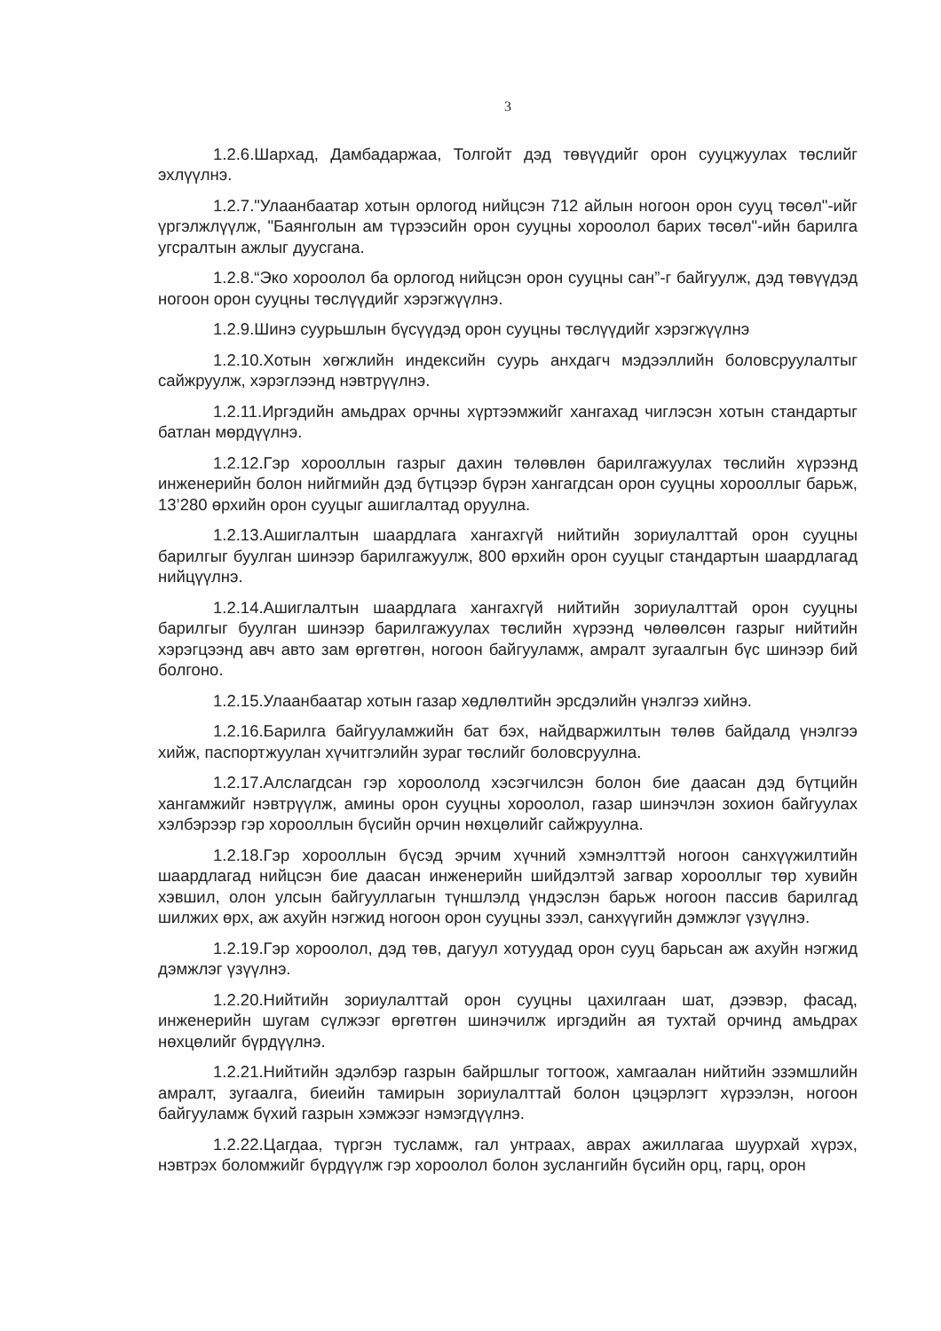3
1.2.6.Шархад, Дамбадаржаа, Толгойт дэд төвүүдийг орон сууцжуулах төслийг эхлүүлнэ.
1.2.7."Улаанбаатар хотын орлогод нийцсэн 712 айлын ногоон орон сууц төсөл"-ийг үргэлжлүүлж, "Баянголын ам түрээсийн орон сууцны хороолол барих төсөл"-ийн барилга угсралтын ажлыг дуусгана.
1.2.8.“Эко хороолол ба орлогод нийцсэн орон сууцны сан”-г байгуулж, дэд төвүүдэд ногоон орон сууцны төслүүдийг хэрэгжүүлнэ.
1.2.9.Шинэ суурьшлын бүсүүдэд орон сууцны төслүүдийг хэрэгжүүлнэ
1.2.10.Хотын хөгжлийн индексийн суурь анхдагч мэдээллийн боловсруулалтыг сайжруулж, хэрэглээнд нэвтрүүлнэ.
1.2.11.Иргэдийн амьдрах орчны хүртээмжийг хангахад чиглэсэн хотын стандартыг батлан мөрдүүлнэ.
1.2.12.Гэр хорооллын газрыг дахин төлөвлөн барилгажуулах төслийн хүрээнд инженерийн болон нийгмийн дэд бүтцээр бүрэн хангагдсан орон сууцны хорооллыг барьж, 13’280 өрхийн орон сууцыг ашиглалтад оруулна.
1.2.13.Ашиглалтын шаардлага хангахгүй нийтийн зориулалттай орон сууцны барилгыг буулган шинээр барилгажуулж, 800 өрхийн орон сууцыг стандартын шаардлагад нийцүүлнэ.
1.2.14.Ашиглалтын шаардлага хангахгүй нийтийн зориулалттай орон сууцны барилгыг буулган шинээр барилгажуулах төслийн хүрээнд чөлөөлсөн газрыг нийтийн хэрэгцээнд авч авто зам өргөтгөн, ногоон байгууламж, амралт зугаалгын бүс шинээр бий болгоно.
1.2.15.Улаанбаатар хотын газар хөдлөлтийн эрсдэлийн үнэлгээ хийнэ.
1.2.16.Барилга байгууламжийн бат бэх, найдваржилтын төлөв байдалд үнэлгээ хийж, паспортжуулан хүчитгэлийн зураг төслийг боловсруулна.
1.2.17.Алслагдсан гэр хороололд хэсэгчилсэн болон бие даасан дэд бүтцийн хангамжийг нэвтрүүлж, амины орон сууцны хороолол, газар шинэчлэн зохион байгуулах хэлбэрээр гэр хорооллын бүсийн орчин нөхцөлийг сайжруулна.
1.2.18.Гэр хорооллын бүсэд эрчим хүчний хэмнэлттэй ногоон санхүүжилтийн шаардлагад нийцсэн бие даасан инженерийн шийдэлтэй загвар хорооллыг төр хувийн хэвшил, олон улсын байгууллагын түншлэлд үндэслэн барьж ногоон пассив барилгад шилжих өрх, аж ахуйн нэгжид ногоон орон сууцны зээл, санхүүгийн дэмжлэг үзүүлнэ.
1.2.19.Гэр хороолол, дэд төв, дагуул хотуудад орон сууц барьсан аж ахуйн нэгжид дэмжлэг үзүүлнэ.
1.2.20.Нийтийн зориулалттай орон сууцны цахилгаан шат, дээвэр, фасад, инженерийн шугам сүлжээг өргөтгөн шинэчилж иргэдийн ая тухтай орчинд амьдрах нөхцөлийг бүрдүүлнэ.
1.2.21.Нийтийн эдэлбэр газрын байршлыг тогтоож, хамгаалан нийтийн эзэмшлийн амралт, зугаалга, биеийн тамирын зориулалттай болон цэцэрлэгт хүрээлэн, ногоон байгууламж бүхий газрын хэмжээг нэмэгдүүлнэ.
1.2.22.Цагдаа, түргэн тусламж, гал унтраах, аврах ажиллагаа шуурхай хүрэх, нэвтрэх боломжийг бүрдүүлж гэр хороолол болон зуслангийн бүсийн орц, гарц, орон